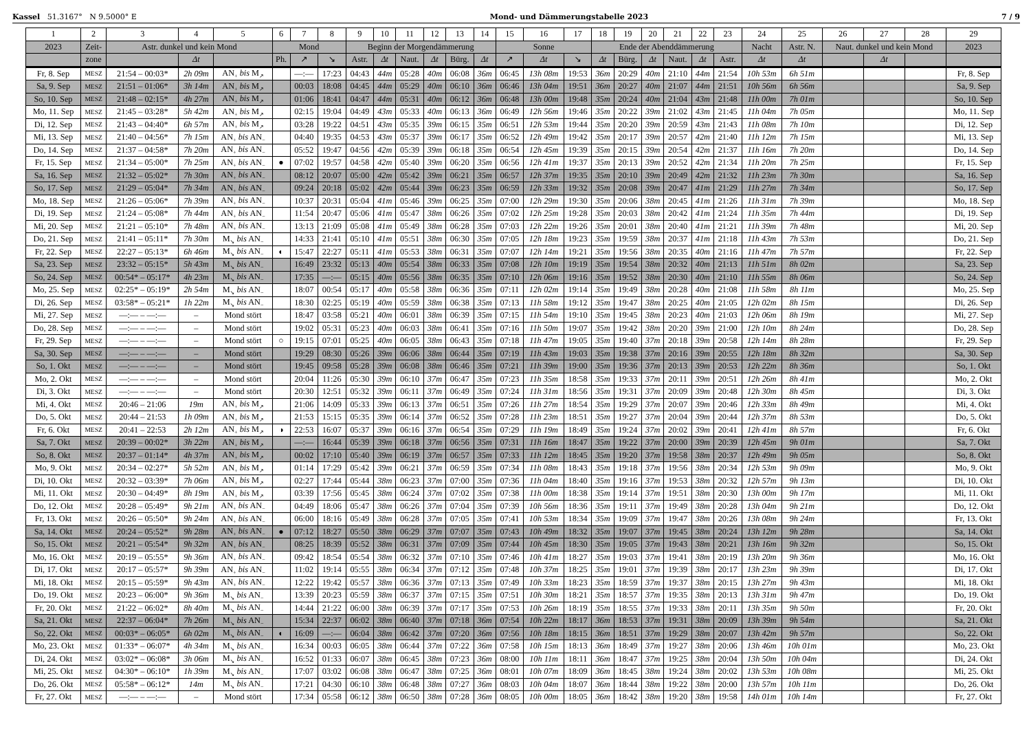Kassel 51.3167° N 9.5000° E Mond- und Dämmerungstabelle 2023 7 / 9
| 1 | 2 | 3 | 4 | 5 | 6 | 7 | 8 | 9 | 10 | 11 | 12 | 13 | 14 | 15 | 16 | 17 | 18 | 19 | 20 | 21 | 22 | 23 | 24 | 25 | 26 | 27 | 28 | 29 |
| --- | --- | --- | --- | --- | --- | --- | --- | --- | --- | --- | --- | --- | --- | --- | --- | --- | --- | --- | --- | --- | --- | --- | --- | --- | --- | --- | --- | --- |
| 2023 | Zeit- | Astr. dunkel und kein Mond | | | Mond | | | Beginn der Morgendämmerung | | | | | | Sonne | | | Ende der Abenddämmerung | | | | | | Nacht | Astr. N. | Naut. dunkel und kein Mond | | | 2023 |
| | zone | | Δt | | Ph. | ↗ | ↘ | Astr. | Δt | Naut. | Δt | Bürg. | Δt | ↗ | Δt | ↘ | Δt | Bürg. | Δt | Naut. | Δt | Astr. | Δt | Δt | | Δt | | |
| Fr, 8. Sep | MESZ | 21:54 – 00:03* | 2h 09m | AN<sub>+</sub> bis M<sub>↗</sub> | | —:— | 17:23 | 04:43 | 44m | 05:28 | 40m | 06:08 | 36m | 06:45 | 13h 08m | 19:53 | 36m | 20:29 | 40m | 21:10 | 44m | 21:54 | 10h 53m | 6h 51m | | | | Fr, 8. Sep |
| Sa, 9. Sep | MESZ | 21:51 – 01:06* | 3h 14m | AN<sub>+</sub> bis M<sub>↗</sub> | | 00:03 | 18:08 | 04:45 | 44m | 05:29 | 40m | 06:10 | 36m | 06:46 | 13h 04m | 19:51 | 36m | 20:27 | 40m | 21:07 | 44m | 21:51 | 10h 56m | 6h 56m | | | | Sa, 9. Sep |
| So, 10. Sep | MESZ | 21:48 – 02:15* | 4h 27m | AN<sub>+</sub> bis M<sub>↗</sub> | | 01:06 | 18:41 | 04:47 | 44m | 05:31 | 40m | 06:12 | 36m | 06:48 | 13h 00m | 19:48 | 35m | 20:24 | 40m | 21:04 | 43m | 21:48 | 11h 00m | 7h 01m | | | | So, 10. Sep |
| Mo, 11. Sep | MESZ | 21:45 – 03:28* | 5h 42m | AN<sub>+</sub> bis M<sub>↗</sub> | | 02:15 | 19:04 | 04:49 | 43m | 05:33 | 40m | 06:13 | 36m | 06:49 | 12h 56m | 19:46 | 35m | 20:22 | 39m | 21:02 | 43m | 21:45 | 11h 04m | 7h 05m | | | | Mo, 11. Sep |
| Di, 12. Sep | MESZ | 21:43 – 04:40* | 6h 57m | AN<sub>+</sub> bis M<sub>↗</sub> | | 03:28 | 19:22 | 04:51 | 43m | 05:35 | 39m | 06:15 | 35m | 06:51 | 12h 53m | 19:44 | 35m | 20:20 | 39m | 20:59 | 43m | 21:43 | 11h 08m | 7h 10m | | | | Di, 12. Sep |
| Mi, 13. Sep | MESZ | 21:40 – 04:56* | 7h 15m | AN<sub>+</sub> bis AN<sub>−</sub> | | 04:40 | 19:35 | 04:53 | 43m | 05:37 | 39m | 06:17 | 35m | 06:52 | 12h 49m | 19:42 | 35m | 20:17 | 39m | 20:57 | 42m | 21:40 | 11h 12m | 7h 15m | | | | Mi, 13. Sep |
| Do, 14. Sep | MESZ | 21:37 – 04:58* | 7h 20m | AN<sub>+</sub> bis AN<sub>−</sub> | | 05:52 | 19:47 | 04:56 | 42m | 05:39 | 39m | 06:18 | 35m | 06:54 | 12h 45m | 19:39 | 35m | 20:15 | 39m | 20:54 | 42m | 21:37 | 11h 16m | 7h 20m | | | | Do, 14. Sep |
| Fr, 15. Sep | MESZ | 21:34 – 05:00* | 7h 25m | AN<sub>+</sub> bis AN<sub>−</sub> | ● | 07:02 | 19:57 | 04:58 | 42m | 05:40 | 39m | 06:20 | 35m | 06:56 | 12h 41m | 19:37 | 35m | 20:13 | 39m | 20:52 | 42m | 21:34 | 11h 20m | 7h 25m | | | | Fr, 15. Sep |
| Sa, 16. Sep | MESZ | 21:32 – 05:02* | 7h 30m | AN<sub>+</sub> bis AN<sub>−</sub> | | 08:12 | 20:07 | 05:00 | 42m | 05:42 | 39m | 06:21 | 35m | 06:57 | 12h 37m | 19:35 | 35m | 20:10 | 39m | 20:49 | 42m | 21:32 | 11h 23m | 7h 30m | | | | Sa, 16. Sep |
| So, 17. Sep | MESZ | 21:29 – 05:04* | 7h 34m | AN<sub>+</sub> bis AN<sub>−</sub> | | 09:24 | 20:18 | 05:02 | 42m | 05:44 | 39m | 06:23 | 35m | 06:59 | 12h 33m | 19:32 | 35m | 20:08 | 39m | 20:47 | 41m | 21:29 | 11h 27m | 7h 34m | | | | So, 17. Sep |
| Mo, 18. Sep | MESZ | 21:26 – 05:06* | 7h 39m | AN<sub>+</sub> bis AN<sub>−</sub> | | 10:37 | 20:31 | 05:04 | 41m | 05:46 | 39m | 06:25 | 35m | 07:00 | 12h 29m | 19:30 | 35m | 20:06 | 38m | 20:45 | 41m | 21:26 | 11h 31m | 7h 39m | | | | Mo, 18. Sep |
| Di, 19. Sep | MESZ | 21:24 – 05:08* | 7h 44m | AN<sub>+</sub> bis AN<sub>−</sub> | | 11:54 | 20:47 | 05:06 | 41m | 05:47 | 38m | 06:26 | 35m | 07:02 | 12h 25m | 19:28 | 35m | 20:03 | 38m | 20:42 | 41m | 21:24 | 11h 35m | 7h 44m | | | | Di, 19. Sep |
| Mi, 20. Sep | MESZ | 21:21 – 05:10* | 7h 48m | AN<sub>+</sub> bis AN<sub>−</sub> | | 13:13 | 21:09 | 05:08 | 41m | 05:49 | 38m | 06:28 | 35m | 07:03 | 12h 22m | 19:26 | 35m | 20:01 | 38m | 20:40 | 41m | 21:21 | 11h 39m | 7h 48m | | | | Mi, 20. Sep |
| Do, 21. Sep | MESZ | 21:41 – 05:11* | 7h 30m | M<sub>↘</sub> bis AN<sub>−</sub> | | 14:33 | 21:41 | 05:10 | 41m | 05:51 | 38m | 06:30 | 35m | 07:05 | 12h 18m | 19:23 | 35m | 19:59 | 38m | 20:37 | 41m | 21:18 | 11h 43m | 7h 53m | | | | Do, 21. Sep |
| Fr, 22. Sep | MESZ | 22:27 – 05:13* | 6h 46m | M<sub>↘</sub> bis AN<sub>−</sub> | ◐ | 15:47 | 22:27 | 05:11 | 41m | 05:53 | 38m | 06:31 | 35m | 07:07 | 12h 14m | 19:21 | 35m | 19:56 | 38m | 20:35 | 40m | 21:16 | 11h 47m | 7h 57m | | | | Fr, 22. Sep |
| Sa, 23. Sep | MESZ | 23:32 – 05:15* | 5h 43m | M<sub>↘</sub> bis AN<sub>−</sub> | | 16:49 | 23:32 | 05:13 | 40m | 05:54 | 38m | 06:33 | 35m | 07:08 | 12h 10m | 19:19 | 35m | 19:54 | 38m | 20:32 | 40m | 21:13 | 11h 51m | 8h 02m | | | | Sa, 23. Sep |
| So, 24. Sep | MESZ | 00:54* – 05:17* | 4h 23m | M<sub>↘</sub> bis AN<sub>−</sub> | | 17:35 | —:— | 05:15 | 40m | 05:56 | 38m | 06:35 | 35m | 07:10 | 12h 06m | 19:16 | 35m | 19:52 | 38m | 20:30 | 40m | 21:10 | 11h 55m | 8h 06m | | | | So, 24. Sep |
| Mo, 25. Sep | MESZ | 02:25* – 05:19* | 2h 54m | M<sub>↘</sub> bis AN<sub>−</sub> | | 18:07 | 00:54 | 05:17 | 40m | 05:58 | 38m | 06:36 | 35m | 07:11 | 12h 02m | 19:14 | 35m | 19:49 | 38m | 20:28 | 40m | 21:08 | 11h 58m | 8h 11m | | | | Mo, 25. Sep |
| Di, 26. Sep | MESZ | 03:58* – 05:21* | 1h 22m | M<sub>↘</sub> bis AN<sub>−</sub> | | 18:30 | 02:25 | 05:19 | 40m | 05:59 | 38m | 06:38 | 35m | 07:13 | 11h 58m | 19:12 | 35m | 19:47 | 38m | 20:25 | 40m | 21:05 | 12h 02m | 8h 15m | | | | Di, 26. Sep |
| Mi, 27. Sep | MESZ | —:— – —:— | – | Mond stört | | 18:47 | 03:58 | 05:21 | 40m | 06:01 | 38m | 06:39 | 35m | 07:15 | 11h 54m | 19:10 | 35m | 19:45 | 38m | 20:23 | 40m | 21:03 | 12h 06m | 8h 19m | | | | Mi, 27. Sep |
| Do, 28. Sep | MESZ | —:— – —:— | – | Mond stört | | 19:02 | 05:31 | 05:23 | 40m | 06:03 | 38m | 06:41 | 35m | 07:16 | 11h 50m | 19:07 | 35m | 19:42 | 38m | 20:20 | 39m | 21:00 | 12h 10m | 8h 24m | | | | Do, 28. Sep |
| Fr, 29. Sep | MESZ | —:— – —:— | – | Mond stört | ○ | 19:15 | 07:01 | 05:25 | 40m | 06:05 | 38m | 06:43 | 35m | 07:18 | 11h 47m | 19:05 | 35m | 19:40 | 37m | 20:18 | 39m | 20:58 | 12h 14m | 8h 28m | | | | Fr, 29. Sep |
| Sa, 30. Sep | MESZ | —:— – —:— | – | Mond stört | | 19:29 | 08:30 | 05:26 | 39m | 06:06 | 38m | 06:44 | 35m | 07:19 | 11h 43m | 19:03 | 35m | 19:38 | 37m | 20:16 | 39m | 20:55 | 12h 18m | 8h 32m | | | | Sa, 30. Sep |
| So, 1. Okt | MESZ | —:— – —:— | – | Mond stört | | 19:45 | 09:58 | 05:28 | 39m | 06:08 | 38m | 06:46 | 35m | 07:21 | 11h 39m | 19:00 | 35m | 19:36 | 37m | 20:13 | 39m | 20:53 | 12h 22m | 8h 36m | | | | So, 1. Okt |
| Mo, 2. Okt | MESZ | —:— – —:— | – | Mond stört | | 20:04 | 11:26 | 05:30 | 39m | 06:10 | 37m | 06:47 | 35m | 07:23 | 11h 35m | 18:58 | 35m | 19:33 | 37m | 20:11 | 39m | 20:51 | 12h 26m | 8h 41m | | | | Mo, 2. Okt |
| Di, 3. Okt | MESZ | —:— – —:— | – | Mond stört | | 20:30 | 12:51 | 05:32 | 39m | 06:11 | 37m | 06:49 | 35m | 07:24 | 11h 31m | 18:56 | 35m | 19:31 | 37m | 20:09 | 39m | 20:48 | 12h 30m | 8h 45m | | | | Di, 3. Okt |
| Mi, 4. Okt | MESZ | 20:46 – 21:06 | 19m | AN<sub>+</sub> bis M<sub>↗</sub> | | 21:06 | 14:09 | 05:33 | 39m | 06:13 | 37m | 06:51 | 35m | 07:26 | 11h 27m | 18:54 | 35m | 19:29 | 37m | 20:07 | 39m | 20:46 | 12h 33m | 8h 49m | | | | Mi, 4. Okt |
| Do, 5. Okt | MESZ | 20:44 – 21:53 | 1h 09m | AN<sub>+</sub> bis M<sub>↗</sub> | | 21:53 | 15:15 | 05:35 | 39m | 06:14 | 37m | 06:52 | 35m | 07:28 | 11h 23m | 18:51 | 35m | 19:27 | 37m | 20:04 | 39m | 20:44 | 12h 37m | 8h 53m | | | | Do, 5. Okt |
| Fr, 6. Okt | MESZ | 20:41 – 22:53 | 2h 12m | AN<sub>+</sub> bis M<sub>↗</sub> | ◑ | 22:53 | 16:07 | 05:37 | 39m | 06:16 | 37m | 06:54 | 35m | 07:29 | 11h 19m | 18:49 | 35m | 19:24 | 37m | 20:02 | 39m | 20:41 | 12h 41m | 8h 57m | | | | Fr, 6. Okt |
| Sa, 7. Okt | MESZ | 20:39 – 00:02* | 3h 22m | AN<sub>+</sub> bis M<sub>↗</sub> | | —:— | 16:44 | 05:39 | 39m | 06:18 | 37m | 06:56 | 35m | 07:31 | 11h 16m | 18:47 | 35m | 19:22 | 37m | 20:00 | 39m | 20:39 | 12h 45m | 9h 01m | | | | Sa, 7. Okt |
| So, 8. Okt | MESZ | 20:37 – 01:14* | 4h 37m | AN<sub>+</sub> bis M<sub>↗</sub> | | 00:02 | 17:10 | 05:40 | 39m | 06:19 | 37m | 06:57 | 35m | 07:33 | 11h 12m | 18:45 | 35m | 19:20 | 37m | 19:58 | 38m | 20:37 | 12h 49m | 9h 05m | | | | So, 8. Okt |
| Mo, 9. Okt | MESZ | 20:34 – 02:27* | 5h 52m | AN<sub>+</sub> bis M<sub>↗</sub> | | 01:14 | 17:29 | 05:42 | 39m | 06:21 | 37m | 06:59 | 35m | 07:34 | 11h 08m | 18:43 | 35m | 19:18 | 37m | 19:56 | 38m | 20:34 | 12h 53m | 9h 09m | | | | Mo, 9. Okt |
| Di, 10. Okt | MESZ | 20:32 – 03:39* | 7h 06m | AN<sub>+</sub> bis M<sub>↗</sub> | | 02:27 | 17:44 | 05:44 | 38m | 06:23 | 37m | 07:00 | 35m | 07:36 | 11h 04m | 18:40 | 35m | 19:16 | 37m | 19:53 | 38m | 20:32 | 12h 57m | 9h 13m | | | | Di, 10. Okt |
| Mi, 11. Okt | MESZ | 20:30 – 04:49* | 8h 19m | AN<sub>+</sub> bis M<sub>↗</sub> | | 03:39 | 17:56 | 05:45 | 38m | 06:24 | 37m | 07:02 | 35m | 07:38 | 11h 00m | 18:38 | 35m | 19:14 | 37m | 19:51 | 38m | 20:30 | 13h 00m | 9h 17m | | | | Mi, 11. Okt |
| Do, 12. Okt | MESZ | 20:28 – 05:49* | 9h 21m | AN<sub>+</sub> bis AN<sub>−</sub> | | 04:49 | 18:06 | 05:47 | 38m | 06:26 | 37m | 07:04 | 35m | 07:39 | 10h 56m | 18:36 | 35m | 19:11 | 37m | 19:49 | 38m | 20:28 | 13h 04m | 9h 21m | | | | Do, 12. Okt |
| Fr, 13. Okt | MESZ | 20:26 – 05:50* | 9h 24m | AN<sub>+</sub> bis AN<sub>−</sub> | | 06:00 | 18:16 | 05:49 | 38m | 06:28 | 37m | 07:05 | 35m | 07:41 | 10h 53m | 18:34 | 35m | 19:09 | 37m | 19:47 | 38m | 20:26 | 13h 08m | 9h 24m | | | | Fr, 13. Okt |
| Sa, 14. Okt | MESZ | 20:24 – 05:52* | 9h 28m | AN<sub>+</sub> bis AN<sub>−</sub> | ● | 07:12 | 18:27 | 05:50 | 38m | 06:29 | 37m | 07:07 | 35m | 07:43 | 10h 49m | 18:32 | 35m | 19:07 | 37m | 19:45 | 38m | 20:24 | 13h 12m | 9h 28m | | | | Sa, 14. Okt |
| So, 15. Okt | MESZ | 20:21 – 05:54* | 9h 32m | AN<sub>+</sub> bis AN<sub>−</sub> | | 08:25 | 18:39 | 05:52 | 38m | 06:31 | 37m | 07:09 | 35m | 07:44 | 10h 45m | 18:30 | 35m | 19:05 | 37m | 19:43 | 38m | 20:21 | 13h 16m | 9h 32m | | | | So, 15. Okt |
| Mo, 16. Okt | MESZ | 20:19 – 05:55* | 9h 36m | AN<sub>+</sub> bis AN<sub>−</sub> | | 09:42 | 18:54 | 05:54 | 38m | 06:32 | 37m | 07:10 | 35m | 07:46 | 10h 41m | 18:27 | 35m | 19:03 | 37m | 19:41 | 38m | 20:19 | 13h 20m | 9h 36m | | | | Mo, 16. Okt |
| Di, 17. Okt | MESZ | 20:17 – 05:57* | 9h 39m | AN<sub>+</sub> bis AN<sub>−</sub> | | 11:02 | 19:14 | 05:55 | 38m | 06:34 | 37m | 07:12 | 35m | 07:48 | 10h 37m | 18:25 | 35m | 19:01 | 37m | 19:39 | 38m | 20:17 | 13h 23m | 9h 39m | | | | Di, 17. Okt |
| Mi, 18. Okt | MESZ | 20:15 – 05:59* | 9h 43m | AN<sub>+</sub> bis AN<sub>−</sub> | | 12:22 | 19:42 | 05:57 | 38m | 06:36 | 37m | 07:13 | 35m | 07:49 | 10h 33m | 18:23 | 35m | 18:59 | 37m | 19:37 | 38m | 20:15 | 13h 27m | 9h 43m | | | | Mi, 18. Okt |
| Do, 19. Okt | MESZ | 20:23 – 06:00* | 9h 36m | M<sub>↘</sub> bis AN<sub>−</sub> | | 13:39 | 20:23 | 05:59 | 38m | 06:37 | 37m | 07:15 | 35m | 07:51 | 10h 30m | 18:21 | 35m | 18:57 | 37m | 19:35 | 38m | 20:13 | 13h 31m | 9h 47m | | | | Do, 19. Okt |
| Fr, 20. Okt | MESZ | 21:22 – 06:02* | 8h 40m | M<sub>↘</sub> bis AN<sub>−</sub> | | 14:44 | 21:22 | 06:00 | 38m | 06:39 | 37m | 07:17 | 35m | 07:53 | 10h 26m | 18:19 | 35m | 18:55 | 37m | 19:33 | 38m | 20:11 | 13h 35m | 9h 50m | | | | Fr, 20. Okt |
| Sa, 21. Okt | MESZ | 22:37 – 06:04* | 7h 26m | M<sub>↘</sub> bis AN<sub>−</sub> | | 15:34 | 22:37 | 06:02 | 38m | 06:40 | 37m | 07:18 | 36m | 07:54 | 10h 22m | 18:17 | 36m | 18:53 | 37m | 19:31 | 38m | 20:09 | 13h 39m | 9h 54m | | | | Sa, 21. Okt |
| So, 22. Okt | MESZ | 00:03* – 06:05* | 6h 02m | M<sub>↘</sub> bis AN<sub>−</sub> | ◐ | 16:09 | —:— | 06:04 | 38m | 06:42 | 37m | 07:20 | 36m | 07:56 | 10h 18m | 18:15 | 36m | 18:51 | 37m | 19:29 | 38m | 20:07 | 13h 42m | 9h 57m | | | | So, 22. Okt |
| Mo, 23. Okt | MESZ | 01:33* – 06:07* | 4h 34m | M<sub>↘</sub> bis AN<sub>−</sub> | | 16:34 | 00:03 | 06:05 | 38m | 06:44 | 37m | 07:22 | 36m | 07:58 | 10h 15m | 18:13 | 36m | 18:49 | 37m | 19:27 | 38m | 20:06 | 13h 46m | 10h 01m | | | | Mo, 23. Okt |
| Di, 24. Okt | MESZ | 03:02* – 06:08* | 3h 06m | M<sub>↘</sub> bis AN<sub>−</sub> | | 16:52 | 01:33 | 06:07 | 38m | 06:45 | 38m | 07:23 | 36m | 08:00 | 10h 11m | 18:11 | 36m | 18:47 | 37m | 19:25 | 38m | 20:04 | 13h 50m | 10h 04m | | | | Di, 24. Okt |
| Mi, 25. Okt | MESZ | 04:30* – 06:10* | 1h 39m | M<sub>↘</sub> bis AN<sub>−</sub> | | 17:07 | 03:02 | 06:08 | 38m | 06:47 | 38m | 07:25 | 36m | 08:01 | 10h 07m | 18:09 | 36m | 18:45 | 38m | 19:24 | 38m | 20:02 | 13h 53m | 10h 08m | | | | Mi, 25. Okt |
| Do, 26. Okt | MESZ | 05:58* – 06:12* | 14m | M<sub>↘</sub> bis AN<sub>−</sub> | | 17:21 | 04:30 | 06:10 | 38m | 06:48 | 38m | 07:27 | 36m | 08:03 | 10h 04m | 18:07 | 36m | 18:44 | 38m | 19:22 | 38m | 20:00 | 13h 57m | 10h 11m | | | | Do, 26. Okt |
| Fr, 27. Okt | MESZ | —:— – —:— | – | Mond stört | | 17:34 | 05:58 | 06:12 | 38m | 06:50 | 38m | 07:28 | 36m | 08:05 | 10h 00m | 18:05 | 36m | 18:42 | 38m | 19:20 | 38m | 19:58 | 14h 01m | 10h 14m | | | | Fr, 27. Okt |